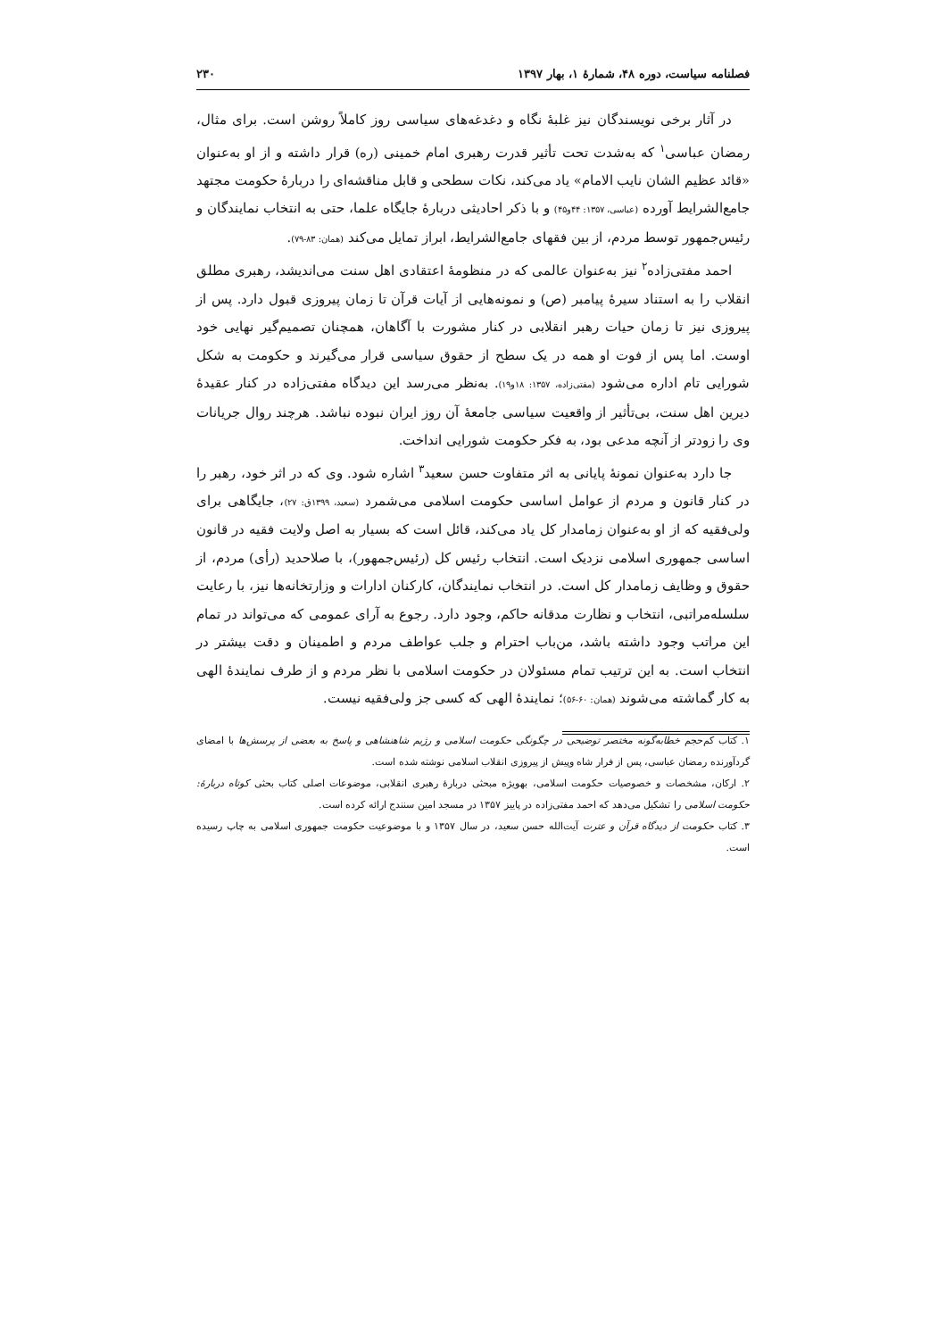فصلنامه سیاست، دوره ۴۸، شمارهٔ ۱، بهار ۱۳۹۷ ۲۳۰
در آثار برخی نویسندگان نیز غلبهٔ نگاه و دغدغه‌های سیاسی روز کاملاً روشن است. برای مثال، رمضان عباسی<sup>۱</sup> که به‌شدت تحت تأثیر قدرت رهبری امام خمینی (ره) قرار داشته و از او به‌عنوان «قائد عظیم الشان نایب الامام» یاد می‌کند، نکات سطحی و قابل مناقشه‌ای را دربارهٔ حکومت مجتهد جامع‌الشرایط آورده (عباسی، ۱۳۵۷: ۴۴و۴۵) و با ذکر احادیثی دربارهٔ جایگاه علما، حتی به انتخاب نمایندگان و رئیس‌جمهور توسط مردم، از بین فقهای جامع‌الشرایط، ابراز تمایل می‌کند (همان: ۸۳-۷۹).
احمد مفتی‌زاده<sup>۲</sup> نیز به‌عنوان عالمی که در منظومهٔ اعتقادی اهل سنت می‌اندیشد، رهبری مطلق انقلاب را به استناد سیرهٔ پیامبر (ص) و نمونه‌هایی از آیات قرآن تا زمان پیروزی قبول دارد. پس از پیروزی نیز تا زمان حیات رهبر انقلابی در کنار مشورت با آگاهان، همچنان تصمیم‌گیر نهایی خود اوست. اما پس از فوت او همه در یک سطح از حقوق سیاسی قرار می‌گیرند و حکومت به شکل شورایی تام اداره می‌شود (مفتی‌زاده، ۱۳۵۷: ۱۸و۱۹). به‌نظر می‌رسد این دیدگاه مفتی‌زاده در کنار عقیدهٔ دیرین اهل سنت، بی‌تأثیر از واقعیت سیاسی جامعهٔ آن روز ایران نبوده نباشد. هرچند روال جریانات وی را زودتر از آنچه مدعی بود، به فکر حکومت شورایی انداخت.
جا دارد به‌عنوان نمونهٔ پایانی به اثر متفاوت حسن سعید<sup>۳</sup> اشاره شود. وی که در اثر خود، رهبر را در کنار قانون و مردم از عوامل اساسی حکومت اسلامی می‌شمرد (سعید، ۱۳۹۹ق: ۲۷)، جایگاهی برای ولی‌فقیه که از او به‌عنوان زمامدار کل یاد می‌کند، قائل است که بسیار به اصل ولایت فقیه در قانون اساسی جمهوری اسلامی نزدیک است. انتخاب رئیس کل (رئیس‌جمهور)، با صلاحدید (رأی) مردم، از حقوق و وظایف زمامدار کل است. در انتخاب نمایندگان، کارکنان ادارات و وزارتخانه‌ها نیز، با رعایت سلسله‌مراتبی، انتخاب و نظارت مدقانه حاکم، وجود دارد. رجوع به آرای عمومی که می‌تواند در تمام این مراتب وجود داشته باشد، من‌باب احترام و جلب عواطف مردم و اطمینان و دقت بیشتر در انتخاب است. به این ترتیب تمام مسئولان در حکومت اسلامی با نظر مردم و از طرف نمایندهٔ الهی به کار گماشته می‌شوند (همان: ۶۰-۵۶)؛ نمایندهٔ الهی که کسی جز ولی‌فقیه نیست.
۱. کتاب کم‌حجم خطابه‌گونه مختصر توضیحی در چگونگی حکومت اسلامی و رژیم شاهنشاهی و پاسخ به بعضی از پرسش‌ها با امضای گردآورنده رمضان عباسی، پس از فرار شاه وپیش از پیروزی انقلاب اسلامی نوشته شده است.
۲. ارکان، مشخصات و خصوصیات حکومت اسلامی، بهویژه مبحثی دربارهٔ رهبری انقلابی، موضوعات اصلی کتاب بحثی کوتاه دربارهٔ: حکومت اسلامی را تشکیل می‌دهد که احمد مفتی‌زاده در پاییز ۱۳۵۷ در مسجد امین سنندج ارائه کرده است.
۳. کتاب حکومت از دیدگاه قرآن و عترت آیت‌الله حسن سعید، در سال ۱۳۵۷ و با موضوعیت حکومت جمهوری اسلامی به چاپ رسیده است.